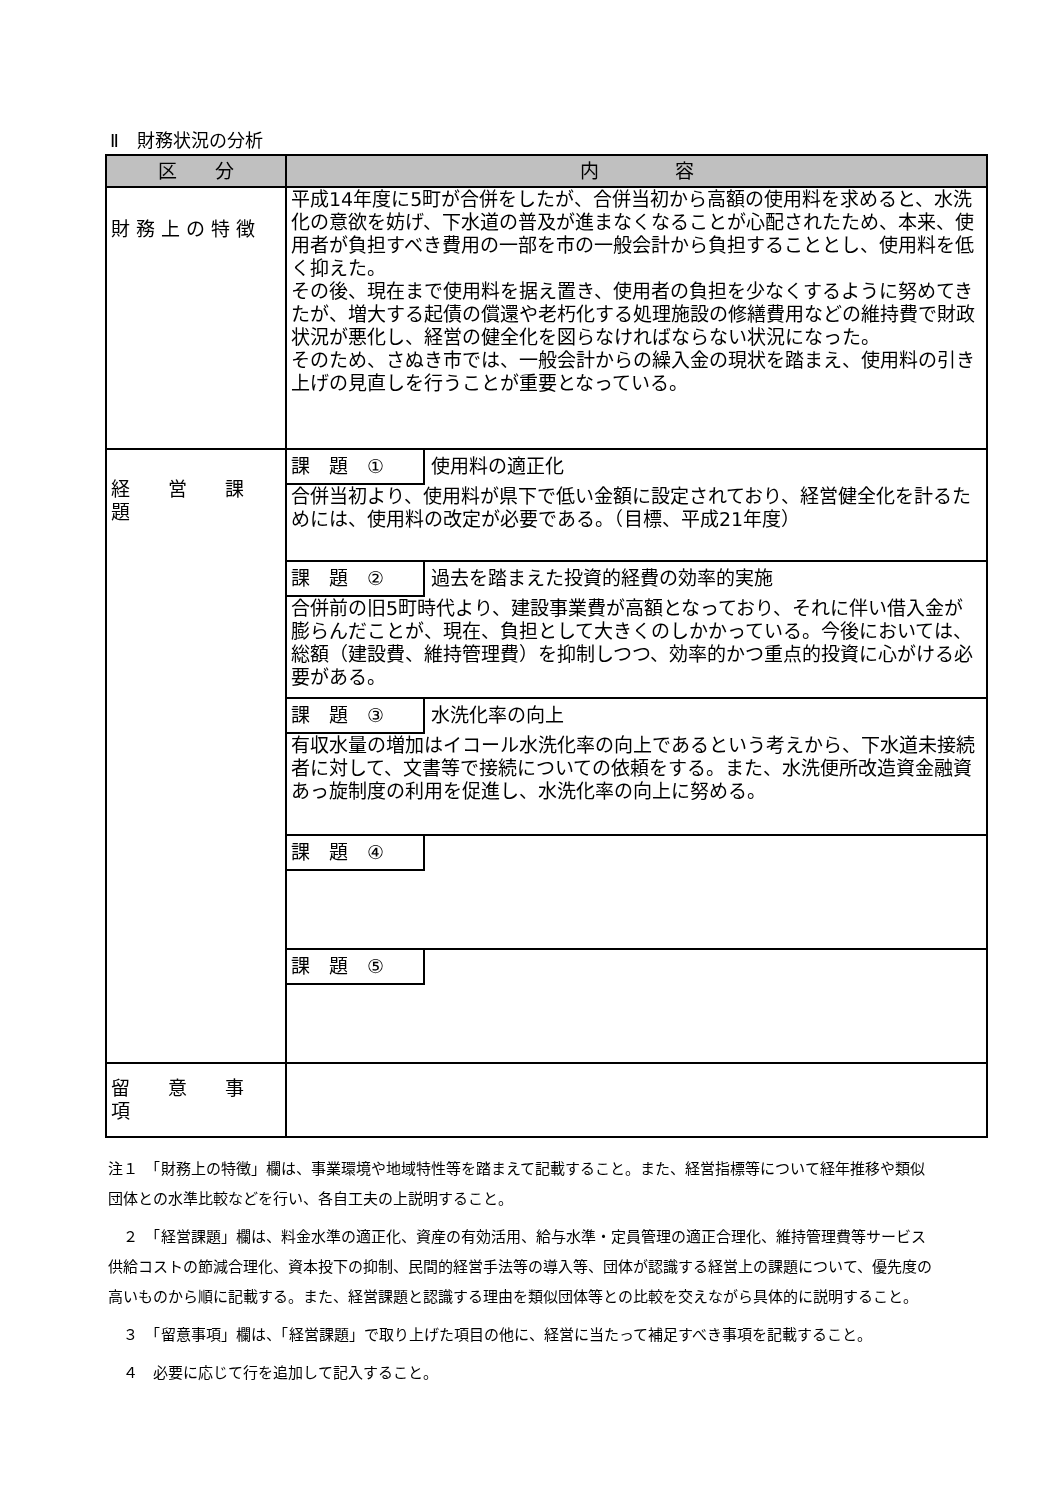Ⅱ　財務状況の分析
| 区 分 | 内 容 |
| --- | --- |
| 財 務 上 の 特 徴 | 平成14年度に5町が合併をしたが、合併当初から高額の使用料を求めると、水洗化の意欲を妨げ、下水道の普及が進まなくなることが心配されたため、本来、使用者が負担すべき費用の一部を市の一般会計から負担することとし、使用料を低く抑えた。 その後、現在まで使用料を据え置き、使用者の負担を少なくするように努めてきたが、増大する起債の償還や老朽化する処理施設の修繕費用などの維持費で財政状況が悪化し、経営の健全化を図らなければならない状況になった。 そのため、さぬき市では、一般会計からの繰入金の現状を踏まえ、使用料の引き上げの見直しを行うことが重要となっている。 |
| 経 営 課 題 | 課 題 ① 使用料の適正化 合併当初より、使用料が県下で低い金額に設定されており、経営健全化を計るためには、使用料の改定が必要である。（目標、平成21年度） |
| | 課 題 ② 過去を踏まえた投資的経費の効率的実施 合併前の旧5町時代より、建設事業費が高額となっており、それに伴い借入金が膨らんだことが、現在、負担として大きくのしかかっている。今後においては、総額（建設費、維持管理費）を抑制しつつ、効率的かつ重点的投資に心がける必要がある。 |
| | 課 題 ③ 水洗化率の向上 有収水量の増加はイコール水洗化率の向上であるという考えから、下水道未接続者に対して、文書等で接続についての依頼をする。また、水洗便所改造資金融資あっ旋制度の利用を促進し、水洗化率の向上に努める。 |
| | 課 題 ④ |
| | 課 題 ⑤ |
| 留 意 事 項 | |
注１　「財務上の特徴」欄は、事業環境や地域特性等を踏まえて記載すること。また、経営指標等について経年推移や類似団体との水準比較などを行い、各自工夫の上説明すること。
　２　「経営課題」欄は、料金水準の適正化、資産の有効活用、給与水準・定員管理の適正合理化、維持管理費等サービス供給コストの節減合理化、資本投下の抑制、民間的経営手法等の導入等、団体が認識する経営上の課題について、優先度の高いものから順に記載する。また、経営課題と認識する理由を類似団体等との比較を交えながら具体的に説明すること。
　３　「留意事項」欄は、「経営課題」で取り上げた項目の他に、経営に当たって補足すべき事項を記載すること。
　４　必要に応じて行を追加して記入すること。